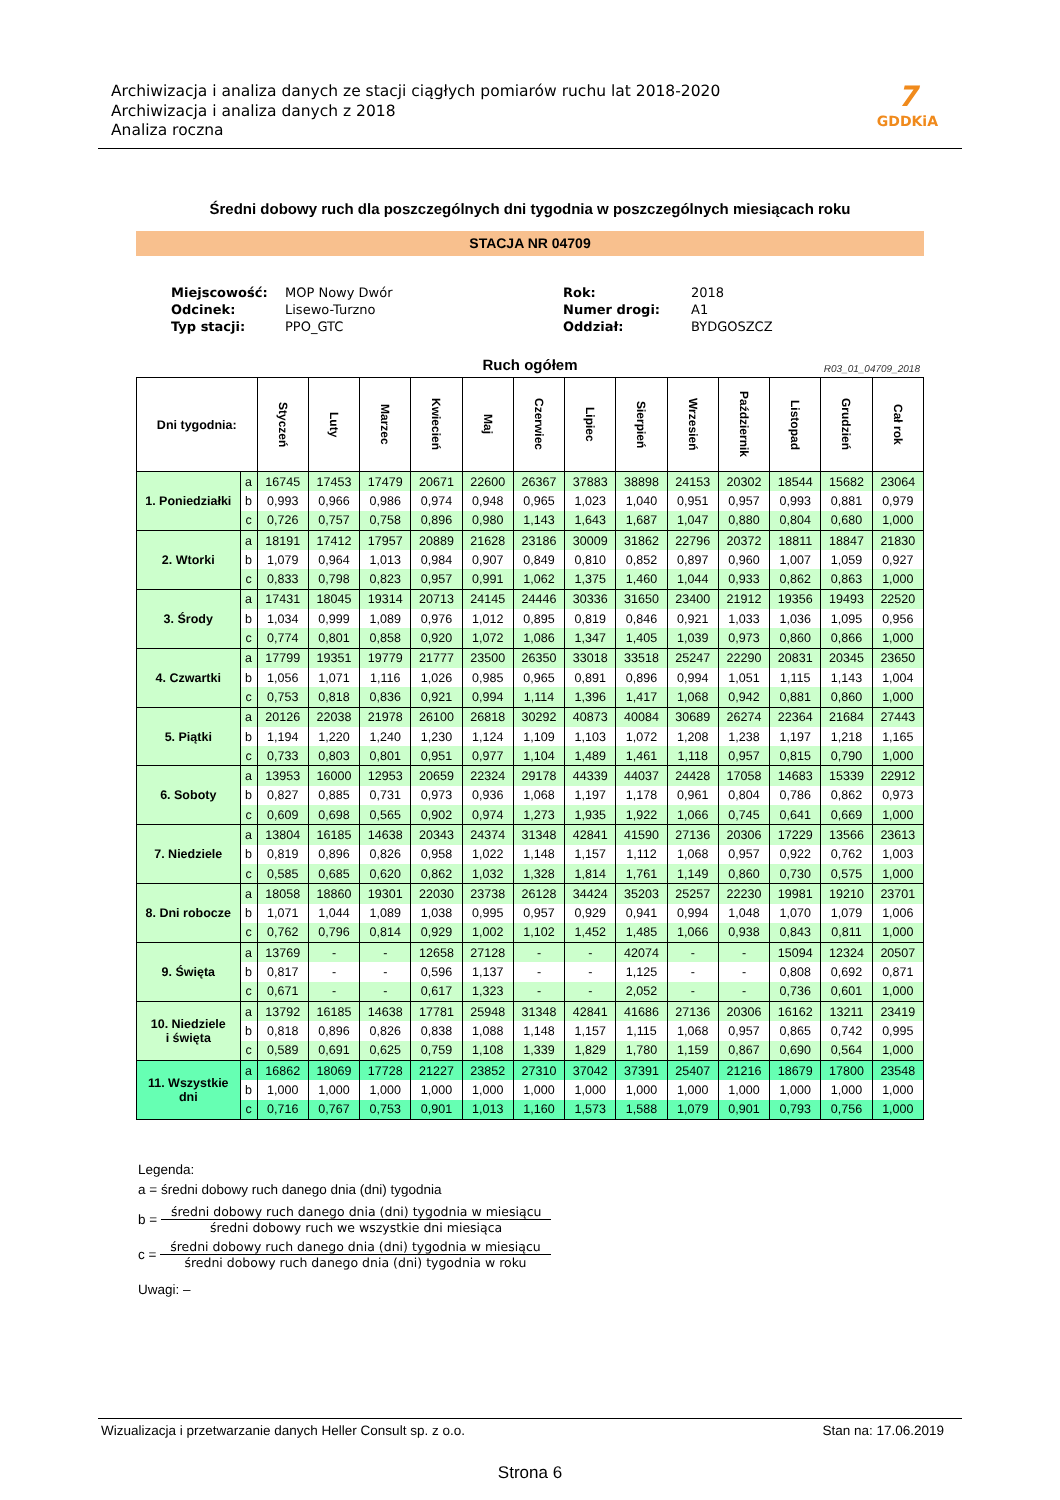Archiwizacja i analiza danych ze stacji ciągłych pomiarów ruchu lat 2018-2020
Archiwizacja i analiza danych z 2018
Analiza roczna
7
GDDKiA
Średni dobowy ruch dla poszczególnych dni tygodnia w poszczególnych miesiącach roku
STACJA NR 04709
| Miejscowość: | MOP Nowy Dwór | Rok: | 2018 |
| Odcinek: | Lisewo-Turzno | Numer drogi: | A1 |
| Typ stacji: | PPO_GTC | Oddział: | BYDGOSZCZ |
Ruch ogółem
R03_01_04709_2018
| Dni tygodnia: | | Styczeń | Luty | Marzec | Kwiecień | Maj | Czerwiec | Lipiec | Sierpień | Wrzesień | Październik | Listopad | Grudzień | Cał rok |
| --- | --- | --- | --- | --- | --- | --- | --- | --- | --- | --- | --- | --- | --- | --- |
| 1. Poniedziałki | a | 16745 | 17453 | 17479 | 20671 | 22600 | 26367 | 37883 | 38898 | 24153 | 20302 | 18544 | 15682 | 23064 |
| | b | 0,993 | 0,966 | 0,986 | 0,974 | 0,948 | 0,965 | 1,023 | 1,040 | 0,951 | 0,957 | 0,993 | 0,881 | 0,979 |
| | c | 0,726 | 0,757 | 0,758 | 0,896 | 0,980 | 1,143 | 1,643 | 1,687 | 1,047 | 0,880 | 0,804 | 0,680 | 1,000 |
| 2. Wtorki | a | 18191 | 17412 | 17957 | 20889 | 21628 | 23186 | 30009 | 31862 | 22796 | 20372 | 18811 | 18847 | 21830 |
| | b | 1,079 | 0,964 | 1,013 | 0,984 | 0,907 | 0,849 | 0,810 | 0,852 | 0,897 | 0,960 | 1,007 | 1,059 | 0,927 |
| | c | 0,833 | 0,798 | 0,823 | 0,957 | 0,991 | 1,062 | 1,375 | 1,460 | 1,044 | 0,933 | 0,862 | 0,863 | 1,000 |
| 3. Środy | a | 17431 | 18045 | 19314 | 20713 | 24145 | 24446 | 30336 | 31650 | 23400 | 21912 | 19356 | 19493 | 22520 |
| | b | 1,034 | 0,999 | 1,089 | 0,976 | 1,012 | 0,895 | 0,819 | 0,846 | 0,921 | 1,033 | 1,036 | 1,095 | 0,956 |
| | c | 0,774 | 0,801 | 0,858 | 0,920 | 1,072 | 1,086 | 1,347 | 1,405 | 1,039 | 0,973 | 0,860 | 0,866 | 1,000 |
| 4. Czwartki | a | 17799 | 19351 | 19779 | 21777 | 23500 | 26350 | 33018 | 33518 | 25247 | 22290 | 20831 | 20345 | 23650 |
| | b | 1,056 | 1,071 | 1,116 | 1,026 | 0,985 | 0,965 | 0,891 | 0,896 | 0,994 | 1,051 | 1,115 | 1,143 | 1,004 |
| | c | 0,753 | 0,818 | 0,836 | 0,921 | 0,994 | 1,114 | 1,396 | 1,417 | 1,068 | 0,942 | 0,881 | 0,860 | 1,000 |
| 5. Piątki | a | 20126 | 22038 | 21978 | 26100 | 26818 | 30292 | 40873 | 40084 | 30689 | 26274 | 22364 | 21684 | 27443 |
| | b | 1,194 | 1,220 | 1,240 | 1,230 | 1,124 | 1,109 | 1,103 | 1,072 | 1,208 | 1,238 | 1,197 | 1,218 | 1,165 |
| | c | 0,733 | 0,803 | 0,801 | 0,951 | 0,977 | 1,104 | 1,489 | 1,461 | 1,118 | 0,957 | 0,815 | 0,790 | 1,000 |
| 6. Soboty | a | 13953 | 16000 | 12953 | 20659 | 22324 | 29178 | 44339 | 44037 | 24428 | 17058 | 14683 | 15339 | 22912 |
| | b | 0,827 | 0,885 | 0,731 | 0,973 | 0,936 | 1,068 | 1,197 | 1,178 | 0,961 | 0,804 | 0,786 | 0,862 | 0,973 |
| | c | 0,609 | 0,698 | 0,565 | 0,902 | 0,974 | 1,273 | 1,935 | 1,922 | 1,066 | 0,745 | 0,641 | 0,669 | 1,000 |
| 7. Niedziele | a | 13804 | 16185 | 14638 | 20343 | 24374 | 31348 | 42841 | 41590 | 27136 | 20306 | 17229 | 13566 | 23613 |
| | b | 0,819 | 0,896 | 0,826 | 0,958 | 1,022 | 1,148 | 1,157 | 1,112 | 1,068 | 0,957 | 0,922 | 0,762 | 1,003 |
| | c | 0,585 | 0,685 | 0,620 | 0,862 | 1,032 | 1,328 | 1,814 | 1,761 | 1,149 | 0,860 | 0,730 | 0,575 | 1,000 |
| 8. Dni robocze | a | 18058 | 18860 | 19301 | 22030 | 23738 | 26128 | 34424 | 35203 | 25257 | 22230 | 19981 | 19210 | 23701 |
| | b | 1,071 | 1,044 | 1,089 | 1,038 | 0,995 | 0,957 | 0,929 | 0,941 | 0,994 | 1,048 | 1,070 | 1,079 | 1,006 |
| | c | 0,762 | 0,796 | 0,814 | 0,929 | 1,002 | 1,102 | 1,452 | 1,485 | 1,066 | 0,938 | 0,843 | 0,811 | 1,000 |
| 9. Święta | a | 13769 | - | - | 12658 | 27128 | - | - | 42074 | - | - | 15094 | 12324 | 20507 |
| | b | 0,817 | - | - | 0,596 | 1,137 | - | - | 1,125 | - | - | 0,808 | 0,692 | 0,871 |
| | c | 0,671 | - | - | 0,617 | 1,323 | - | - | 2,052 | - | - | 0,736 | 0,601 | 1,000 |
| 10. Niedziele i święta | a | 13792 | 16185 | 14638 | 17781 | 25948 | 31348 | 42841 | 41686 | 27136 | 20306 | 16162 | 13211 | 23419 |
| | b | 0,818 | 0,896 | 0,826 | 0,838 | 1,088 | 1,148 | 1,157 | 1,115 | 1,068 | 0,957 | 0,865 | 0,742 | 0,995 |
| | c | 0,589 | 0,691 | 0,625 | 0,759 | 1,108 | 1,339 | 1,829 | 1,780 | 1,159 | 0,867 | 0,690 | 0,564 | 1,000 |
| 11. Wszystkie dni | a | 16862 | 18069 | 17728 | 21227 | 23852 | 27310 | 37042 | 37391 | 25407 | 21216 | 18679 | 17800 | 23548 |
| | b | 1,000 | 1,000 | 1,000 | 1,000 | 1,000 | 1,000 | 1,000 | 1,000 | 1,000 | 1,000 | 1,000 | 1,000 | 1,000 |
| | c | 0,716 | 0,767 | 0,753 | 0,901 | 1,013 | 1,160 | 1,573 | 1,588 | 1,079 | 0,901 | 0,793 | 0,756 | 1,000 |
Legenda:
a = średni dobowy ruch danego dnia (dni) tygodnia
b =
średni dobowy ruch danego dnia (dni) tygodnia w miesiącu
średni dobowy ruch we wszystkie dni miesiąca
c =
średni dobowy ruch danego dnia (dni) tygodnia w miesiącu
średni dobowy ruch danego dnia (dni) tygodnia w roku
Uwagi: –
Wizualizacja i przetwarzanie danych Heller Consult sp. z o.o. Stan na: 17.06.2019
Strona 6